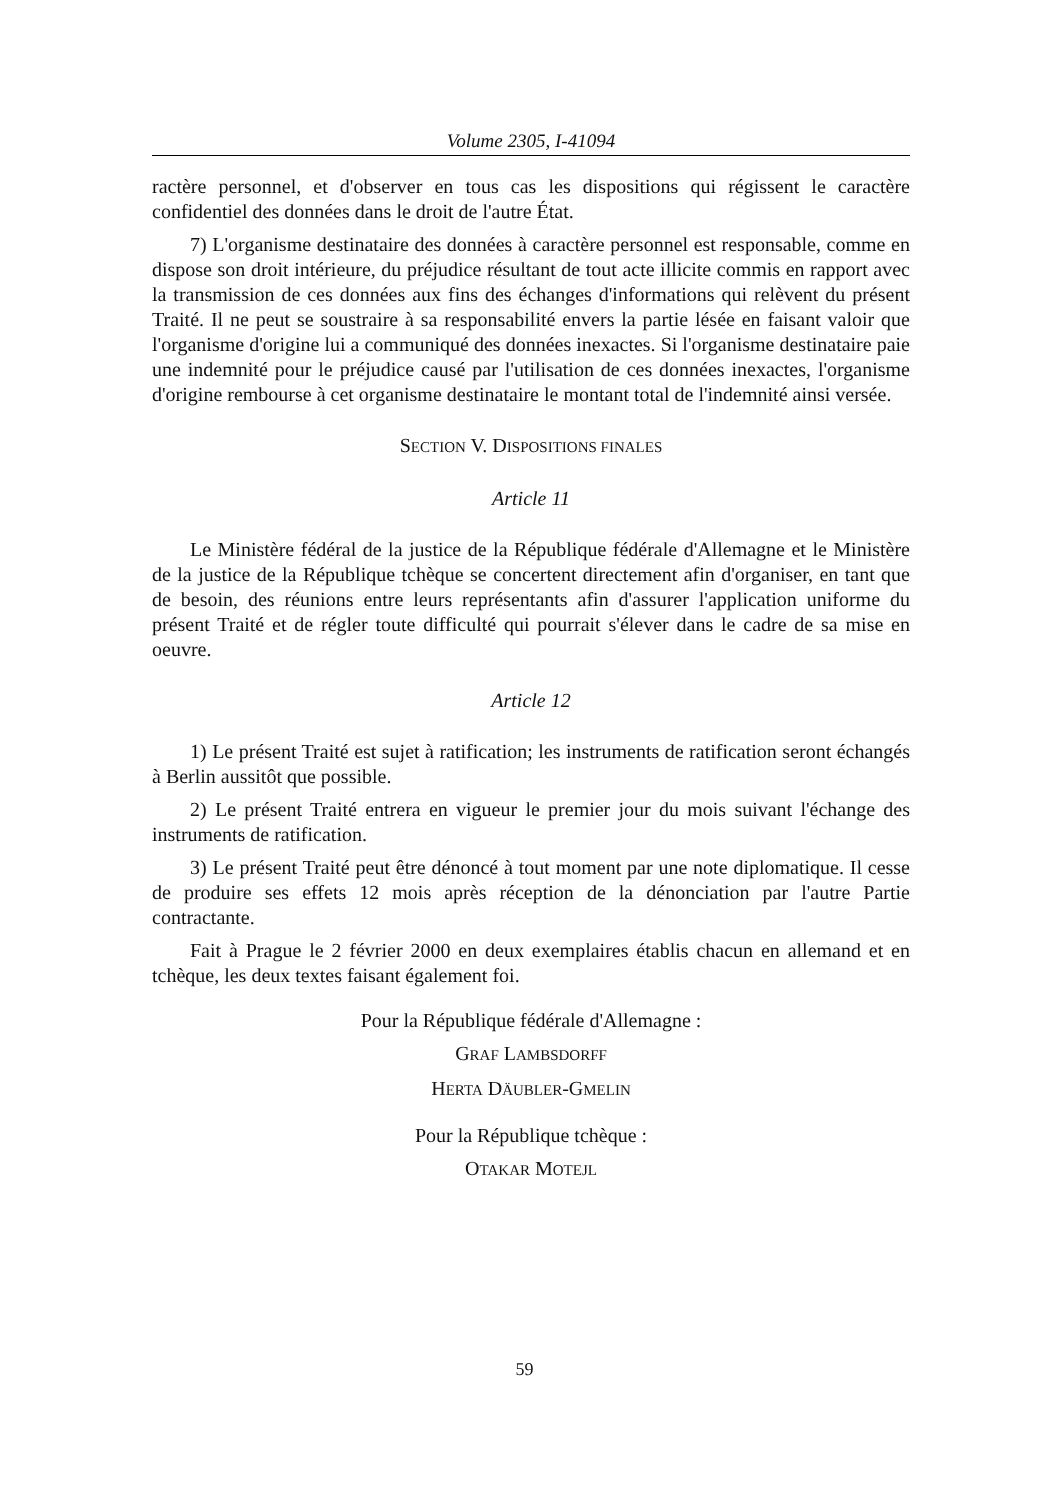Volume 2305, I-41094
ractère personnel, et d'observer en tous cas les dispositions qui régissent le caractère confidentiel des données dans le droit de l'autre État.
7) L'organisme destinataire des données à caractère personnel est responsable, comme en dispose son droit intérieure, du préjudice résultant de tout acte illicite commis en rapport avec la transmission de ces données aux fins des échanges d'informations qui relèvent du présent Traité. Il ne peut se soustraire à sa responsabilité envers la partie lésée en faisant valoir que l'organisme d'origine lui a communiqué des données inexactes. Si l'organisme destinataire paie une indemnité pour le préjudice causé par l'utilisation de ces données inexactes, l'organisme d'origine rembourse à cet organisme destinataire le montant total de l'indemnité ainsi versée.
SECTION V. DISPOSITIONS FINALES
Article 11
Le Ministère fédéral de la justice de la République fédérale d'Allemagne et le Ministère de la justice de la République tchèque se concertent directement afin d'organiser, en tant que de besoin, des réunions entre leurs représentants afin d'assurer l'application uniforme du présent Traité et de régler toute difficulté qui pourrait s'élever dans le cadre de sa mise en oeuvre.
Article 12
1) Le présent Traité est sujet à ratification; les instruments de ratification seront échangés à Berlin aussitôt que possible.
2) Le présent Traité entrera en vigueur le premier jour du mois suivant l'échange des instruments de ratification.
3) Le présent Traité peut être dénoncé à tout moment par une note diplomatique. Il cesse de produire ses effets 12 mois après réception de la dénonciation par l'autre Partie contractante.
Fait à Prague le 2 février 2000 en deux exemplaires établis chacun en allemand et en tchèque, les deux textes faisant également foi.
Pour la République fédérale d'Allemagne :
GRAF LAMBSDORFF
HERTA DÄUBLER-GMELIN
Pour la République tchèque :
OTAKAR MOTEJL
59